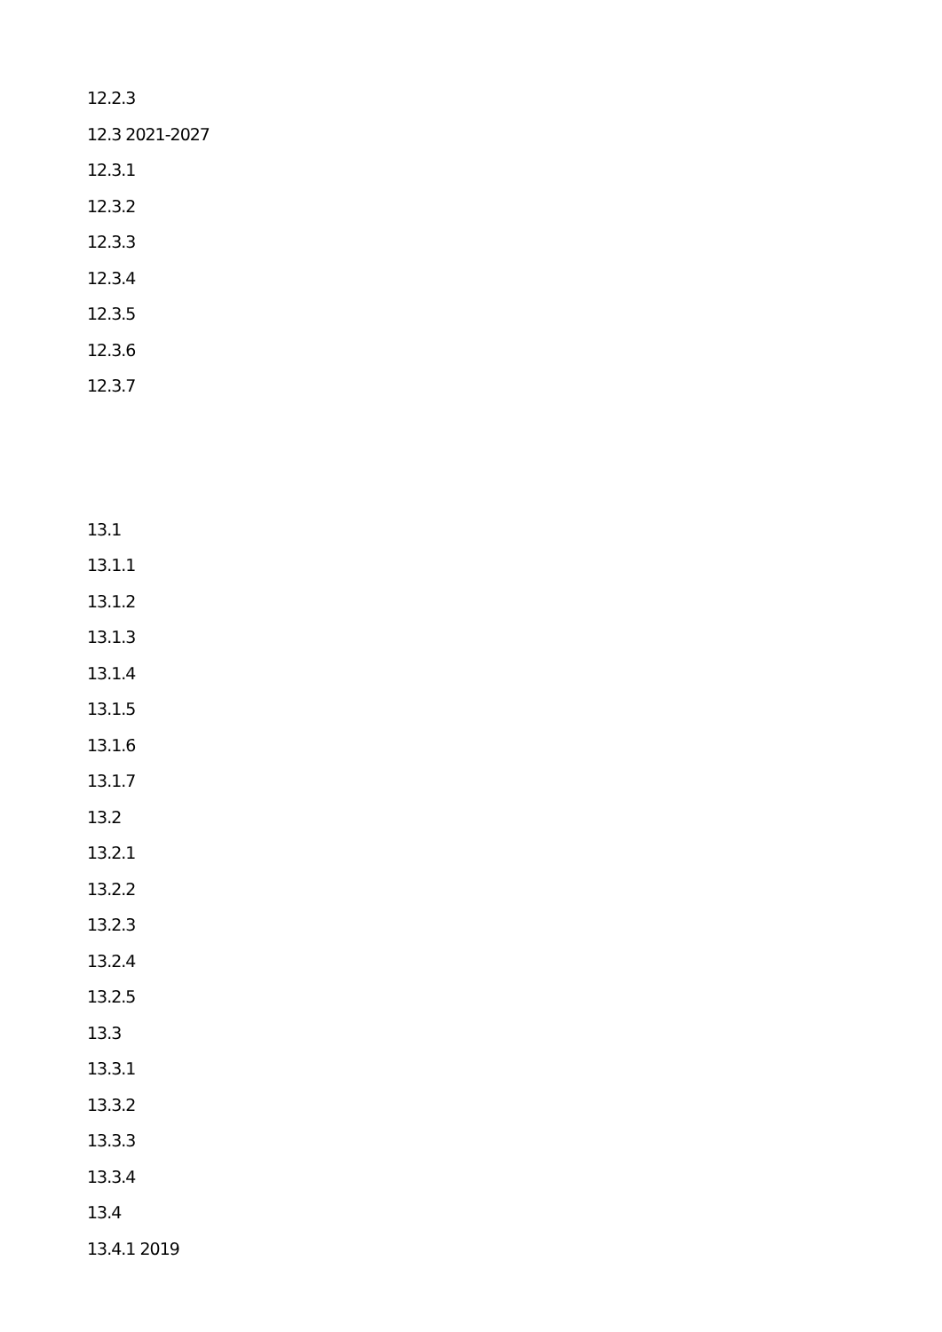12.2.3
12.3 2021-2027
12.3.1
12.3.2
12.3.3
12.3.4
12.3.5
12.3.6
12.3.7
13.1
13.1.1
13.1.2
13.1.3
13.1.4
13.1.5
13.1.6
13.1.7
13.2
13.2.1
13.2.2
13.2.3
13.2.4
13.2.5
13.3
13.3.1
13.3.2
13.3.3
13.3.4
13.4
13.4.1 2019